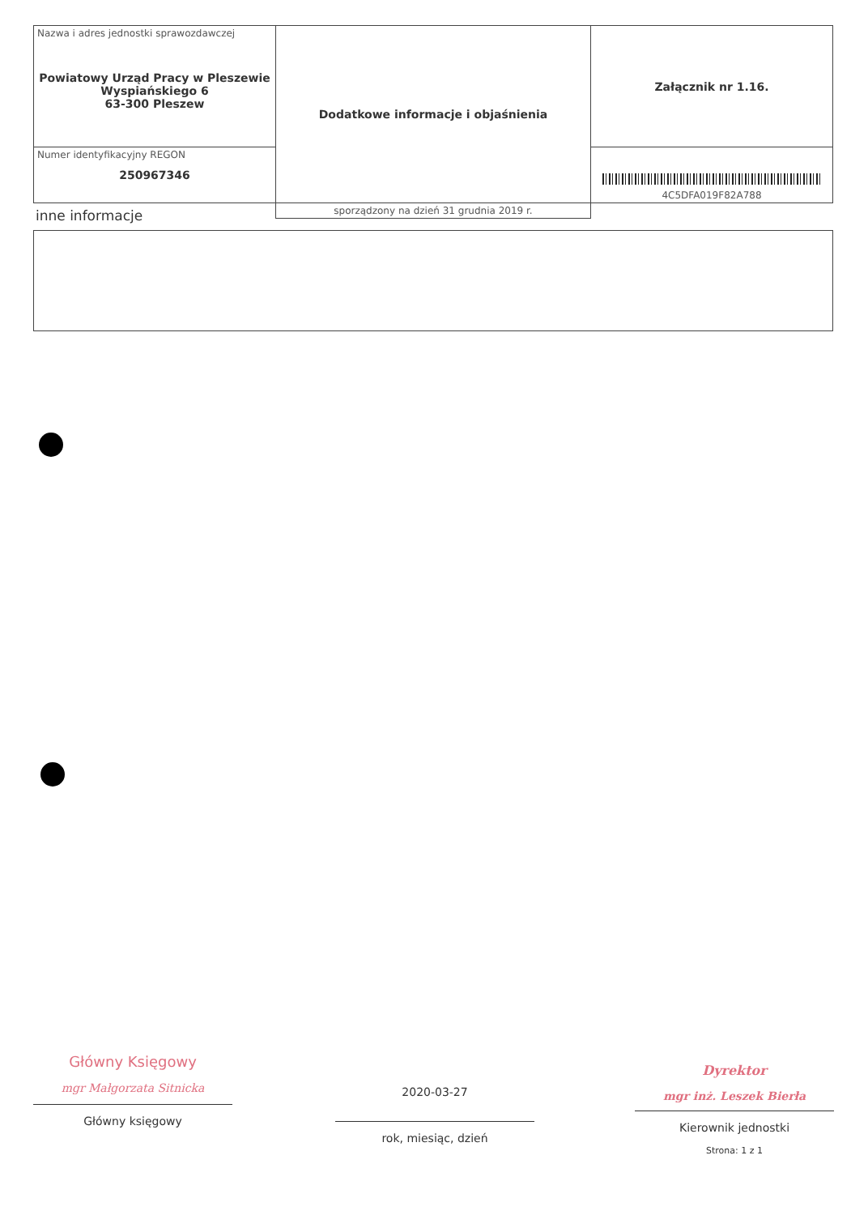| Nazwa i adres jednostki sprawozdawczej Powiatowy Urząd Pracy w Pleszewie Wyspiańskiego 6 63-300 Pleszew | Dodatkowe informacje i objaśnienia | Załącznik nr 1.16. |
| Numer identyfikacyjny REGON 250967346 | | 4C5DFA019F82A788 |
| | sporządzony na dzień 31 grudnia 2019 r. | |
inne informacje
Główny Księgowy
mgr Małgorzata Sitnicka
Główny księgowy
2020-03-27
rok, miesiąc, dzień
Dyrektor
mgr inż. Leszek Bierła
Kierownik jednostki
Strona: 1 z 1